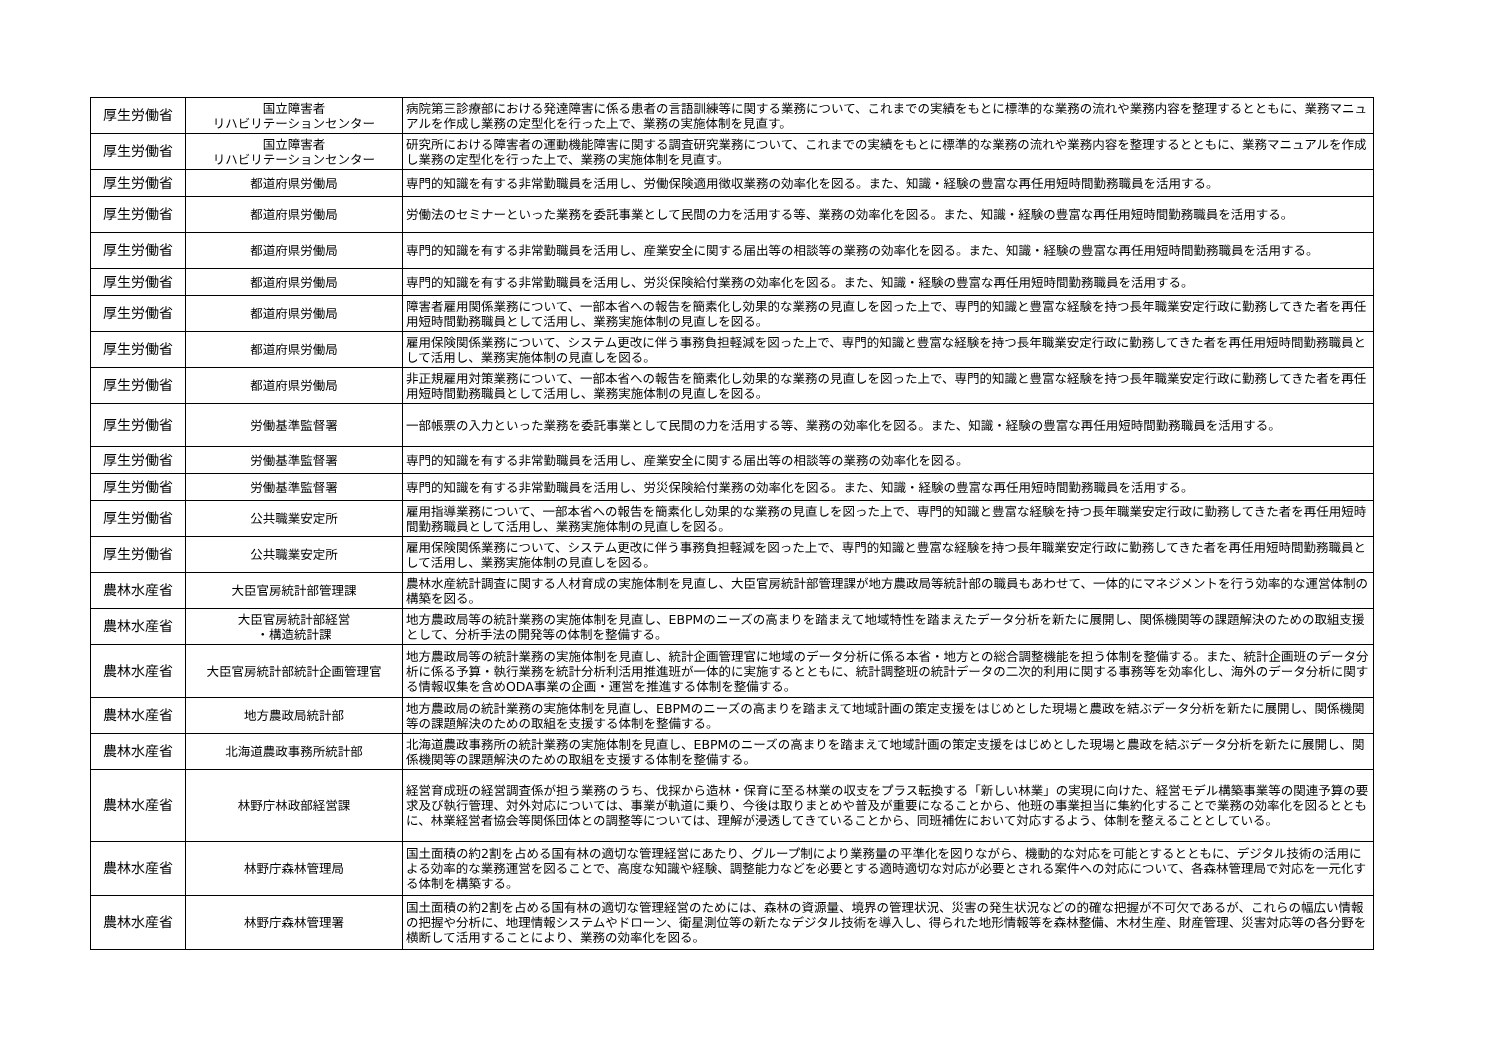| 厚生労働省 | 国立障害者 リハビリテーションセンター | 病院第三診療部における発達障害に係る患者の言語訓練等に関する業務について、これまでの実績をもとに標準的な業務の流れや業務内容を整理するとともに、業務マニュアルを作成し業務の定型化を行った上で、業務の実施体制を見直す。 |
| 厚生労働省 | 国立障害者 リハビリテーションセンター | 研究所における障害者の運動機能障害に関する調査研究業務について、これまでの実績をもとに標準的な業務の流れや業務内容を整理するとともに、業務マニュアルを作成し業務の定型化を行った上で、業務の実施体制を見直す。 |
| 厚生労働省 | 都道府県労働局 | 専門的知識を有する非常勤職員を活用し、労働保険適用徴収業務の効率化を図る。また、知識・経験の豊富な再任用短時間勤務職員を活用する。 |
| 厚生労働省 | 都道府県労働局 | 労働法のセミナーといった業務を委託事業として民間の力を活用する等、業務の効率化を図る。また、知識・経験の豊富な再任用短時間勤務職員を活用する。 |
| 厚生労働省 | 都道府県労働局 | 専門的知識を有する非常勤職員を活用し、産業安全に関する届出等の相談等の業務の効率化を図る。また、知識・経験の豊富な再任用短時間勤務職員を活用する。 |
| 厚生労働省 | 都道府県労働局 | 専門的知識を有する非常勤職員を活用し、労災保険給付業務の効率化を図る。また、知識・経験の豊富な再任用短時間勤務職員を活用する。 |
| 厚生労働省 | 都道府県労働局 | 障害者雇用関係業務について、一部本省への報告を簡素化し効果的な業務の見直しを図った上で、専門的知識と豊富な経験を持つ長年職業安定行政に勤務してきた者を再任用短時間勤務職員として活用し、業務実施体制の見直しを図る。 |
| 厚生労働省 | 都道府県労働局 | 雇用保険関係業務について、システム更改に伴う事務負担軽減を図った上で、専門的知識と豊富な経験を持つ長年職業安定行政に勤務してきた者を再任用短時間勤務職員として活用し、業務実施体制の見直しを図る。 |
| 厚生労働省 | 都道府県労働局 | 非正規雇用対策業務について、一部本省への報告を簡素化し効果的な業務の見直しを図った上で、専門的知識と豊富な経験を持つ長年職業安定行政に勤務してきた者を再任用短時間勤務職員として活用し、業務実施体制の見直しを図る。 |
| 厚生労働省 | 労働基準監督署 | 一部帳票の入力といった業務を委託事業として民間の力を活用する等、業務の効率化を図る。また、知識・経験の豊富な再任用短時間勤務職員を活用する。 |
| 厚生労働省 | 労働基準監督署 | 専門的知識を有する非常勤職員を活用し、産業安全に関する届出等の相談等の業務の効率化を図る。 |
| 厚生労働省 | 労働基準監督署 | 専門的知識を有する非常勤職員を活用し、労災保険給付業務の効率化を図る。また、知識・経験の豊富な再任用短時間勤務職員を活用する。 |
| 厚生労働省 | 公共職業安定所 | 雇用指導業務について、一部本省への報告を簡素化し効果的な業務の見直しを図った上で、専門的知識と豊富な経験を持つ長年職業安定行政に勤務してきた者を再任用短時間勤務職員として活用し、業務実施体制の見直しを図る。 |
| 厚生労働省 | 公共職業安定所 | 雇用保険関係業務について、システム更改に伴う事務負担軽減を図った上で、専門的知識と豊富な経験を持つ長年職業安定行政に勤務してきた者を再任用短時間勤務職員として活用し、業務実施体制の見直しを図る。 |
| 農林水産省 | 大臣官房統計部管理課 | 農林水産統計調査に関する人材育成の実施体制を見直し、大臣官房統計部管理課が地方農政局等統計部の職員もあわせて、一体的にマネジメントを行う効率的な運営体制の構築を図る。 |
| 農林水産省 | 大臣官房統計部経営 ・構造統計課 | 地方農政局等の統計業務の実施体制を見直し、EBPMのニーズの高まりを踏まえて地域特性を踏まえたデータ分析を新たに展開し、関係機関等の課題解決のための取組支援として、分析手法の開発等の体制を整備する。 |
| 農林水産省 | 大臣官房統計部統計企画管理官 | 地方農政局等の統計業務の実施体制を見直し、統計企画管理官に地域のデータ分析に係る本省・地方との総合調整機能を担う体制を整備する。また、統計企画班のデータ分析に係る予算・執行業務を統計分析利活用推進班が一体的に実施するとともに、統計調整班の統計データの二次的利用に関する事務等を効率化し、海外のデータ分析に関する情報収集を含めODA事業の企画・運営を推進する体制を整備する。 |
| 農林水産省 | 地方農政局統計部 | 地方農政局の統計業務の実施体制を見直し、EBPMのニーズの高まりを踏まえて地域計画の策定支援をはじめとした現場と農政を結ぶデータ分析を新たに展開し、関係機関等の課題解決のための取組を支援する体制を整備する。 |
| 農林水産省 | 北海道農政事務所統計部 | 北海道農政事務所の統計業務の実施体制を見直し、EBPMのニーズの高まりを踏まえて地域計画の策定支援をはじめとした現場と農政を結ぶデータ分析を新たに展開し、関係機関等の課題解決のための取組を支援する体制を整備する。 |
| 農林水産省 | 林野庁林政部経営課 | 経営育成班の経営調査係が担う業務のうち、伐採から造林・保育に至る林業の収支をプラス転換する「新しい林業」の実現に向けた、経営モデル構築事業等の関連予算の要求及び執行管理、対外対応については、事業が軌道に乗り、今後は取りまとめや普及が重要になることから、他班の事業担当に集約化することで業務の効率化を図るとともに、林業経営者協会等関係団体との調整等については、理解が浸透してきていることから、同班補佐において対応するよう、体制を整えることとしている。 |
| 農林水産省 | 林野庁森林管理局 | 国土面積の約2割を占める国有林の適切な管理経営にあたり、グループ制により業務量の平準化を図りながら、機動的な対応を可能とするとともに、デジタル技術の活用による効率的な業務運営を図ることで、高度な知識や経験、調整能力などを必要とする適時適切な対応が必要とされる案件への対応について、各森林管理局で対応を一元化する体制を構築する。 |
| 農林水産省 | 林野庁森林管理署 | 国土面積の約2割を占める国有林の適切な管理経営のためには、森林の資源量、境界の管理状況、災害の発生状況などの的確な把握が不可欠であるが、これらの幅広い情報の把握や分析に、地理情報システムやドローン、衛星測位等の新たなデジタル技術を導入し、得られた地形情報等を森林整備、木材生産、財産管理、災害対応等の各分野を横断して活用することにより、業務の効率化を図る。 |